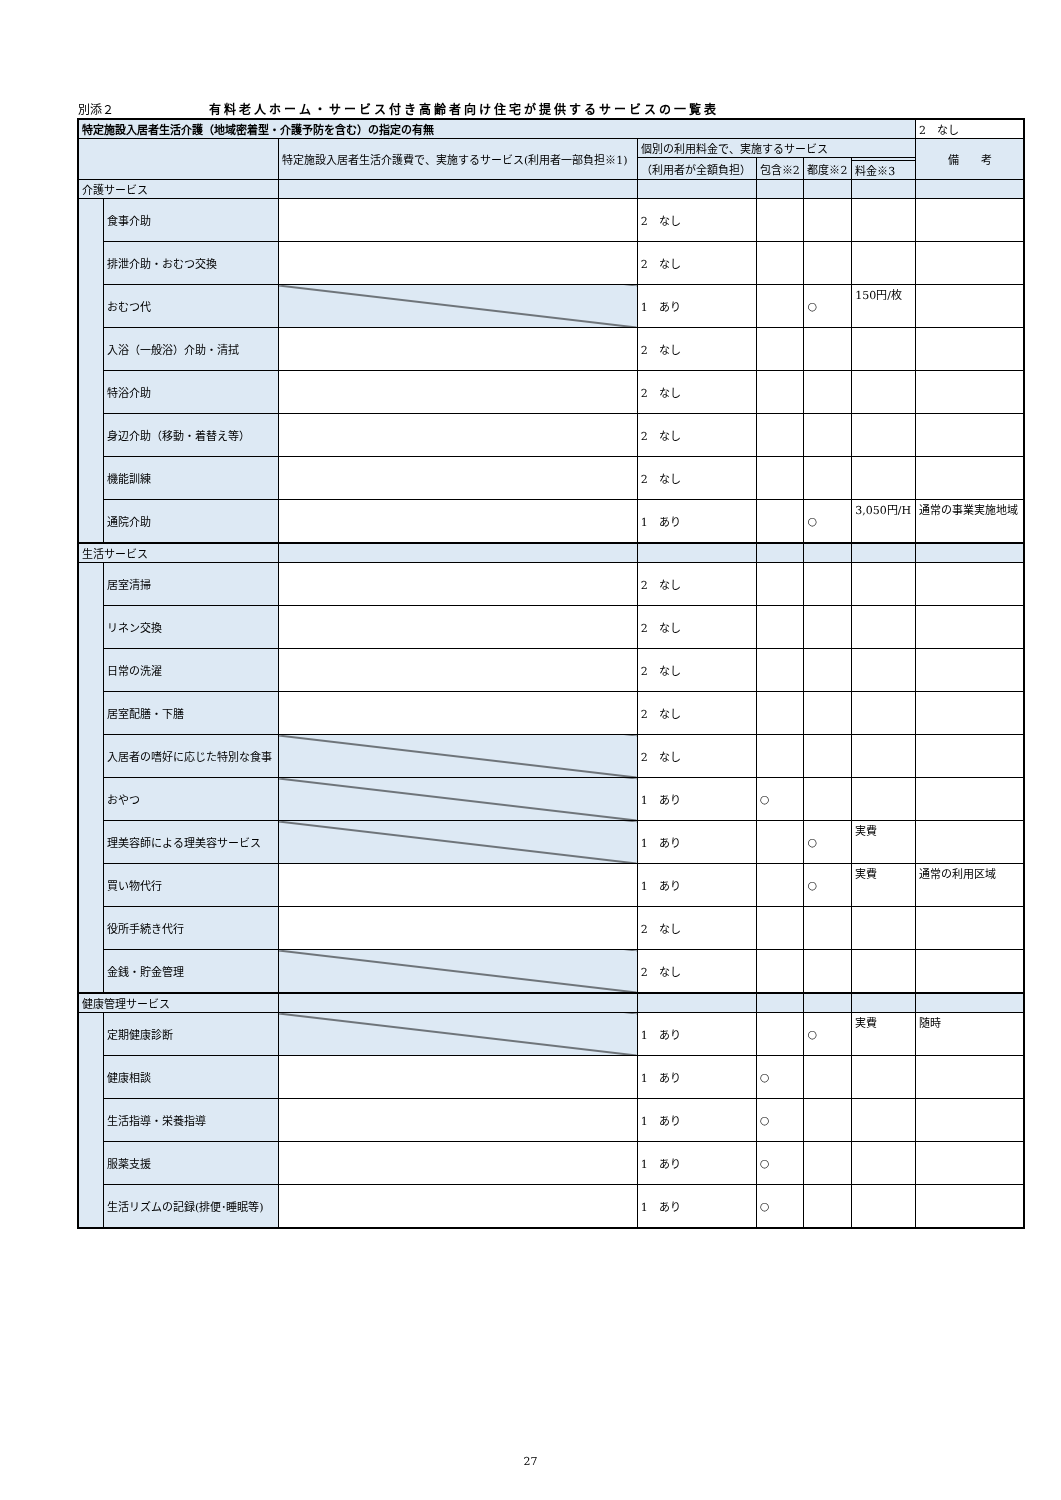別添２ 有料老人ホーム・サービス付き高齢者向け住宅が提供するサービスの一覧表
| 特定施設入居者生活介護（地域密着型・介護予防を含む）の指定の有無 | | | | | | | 2 なし |
| | | 特定施設入居者生活介護費で、実施するサービス(利用者一部負担※1) | 個別の利用料金で、実施するサービス | | | | 備 考 |
| | | | （利用者が全額負担） | 包含※2 | 都度※2 | | |
| | | | | | | 料金※3 | |
| 介護サービス | | | | | | | |
| | 食事介助 | | 2 なし | | | | |
| | 排泄介助・おむつ交換 | | 2 なし | | | | |
| | おむつ代 | | 1 あり | | ○ | 150円/枚 | |
| | 入浴（一般浴）介助・清拭 | | 2 なし | | | | |
| | 特浴介助 | | 2 なし | | | | |
| | 身辺介助（移動・着替え等） | | 2 なし | | | | |
| | 機能訓練 | | 2 なし | | | | |
| | 通院介助 | | 1 あり | | ○ | 3,050円/H | 通常の事業実施地域 |
| 生活サービス | | | | | | | |
| | 居室清掃 | | 2 なし | | | | |
| | リネン交換 | | 2 なし | | | | |
| | 日常の洗濯 | | 2 なし | | | | |
| | 居室配膳・下膳 | | 2 なし | | | | |
| | 入居者の嗜好に応じた特別な食事 | | 2 なし | | | | |
| | おやつ | | 1 あり | ○ | | | |
| | 理美容師による理美容サービス | | 1 あり | | ○ | 実費 | |
| | 買い物代行 | | 1 あり | | ○ | 実費 | 通常の利用区域 |
| | 役所手続き代行 | | 2 なし | | | | |
| | 金銭・貯金管理 | | 2 なし | | | | |
| 健康管理サービス | | | | | | | |
| | 定期健康診断 | | 1 あり | | ○ | 実費 | 随時 |
| | 健康相談 | | 1 あり | ○ | | | |
| | 生活指導・栄養指導 | | 1 あり | ○ | | | |
| | 服薬支援 | | 1 あり | ○ | | | |
| | 生活リズムの記録(排便･睡眠等) | | 1 あり | ○ | | | |
27